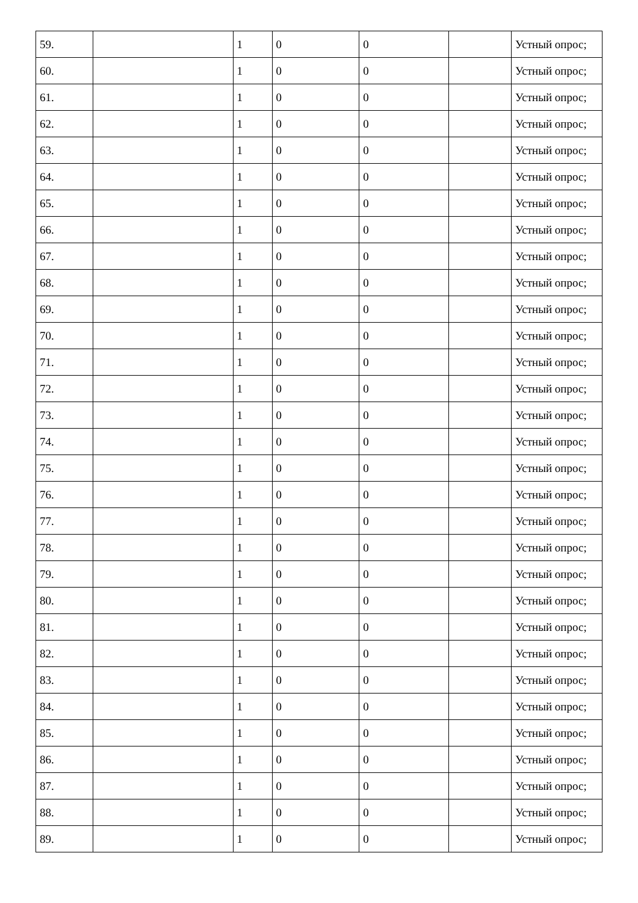| 59. | | 1 | 0 | 0 | | Устный опрос; |
| 60. | | 1 | 0 | 0 | | Устный опрос; |
| 61. | | 1 | 0 | 0 | | Устный опрос; |
| 62. | | 1 | 0 | 0 | | Устный опрос; |
| 63. | | 1 | 0 | 0 | | Устный опрос; |
| 64. | | 1 | 0 | 0 | | Устный опрос; |
| 65. | | 1 | 0 | 0 | | Устный опрос; |
| 66. | | 1 | 0 | 0 | | Устный опрос; |
| 67. | | 1 | 0 | 0 | | Устный опрос; |
| 68. | | 1 | 0 | 0 | | Устный опрос; |
| 69. | | 1 | 0 | 0 | | Устный опрос; |
| 70. | | 1 | 0 | 0 | | Устный опрос; |
| 71. | | 1 | 0 | 0 | | Устный опрос; |
| 72. | | 1 | 0 | 0 | | Устный опрос; |
| 73. | | 1 | 0 | 0 | | Устный опрос; |
| 74. | | 1 | 0 | 0 | | Устный опрос; |
| 75. | | 1 | 0 | 0 | | Устный опрос; |
| 76. | | 1 | 0 | 0 | | Устный опрос; |
| 77. | | 1 | 0 | 0 | | Устный опрос; |
| 78. | | 1 | 0 | 0 | | Устный опрос; |
| 79. | | 1 | 0 | 0 | | Устный опрос; |
| 80. | | 1 | 0 | 0 | | Устный опрос; |
| 81. | | 1 | 0 | 0 | | Устный опрос; |
| 82. | | 1 | 0 | 0 | | Устный опрос; |
| 83. | | 1 | 0 | 0 | | Устный опрос; |
| 84. | | 1 | 0 | 0 | | Устный опрос; |
| 85. | | 1 | 0 | 0 | | Устный опрос; |
| 86. | | 1 | 0 | 0 | | Устный опрос; |
| 87. | | 1 | 0 | 0 | | Устный опрос; |
| 88. | | 1 | 0 | 0 | | Устный опрос; |
| 89. | | 1 | 0 | 0 | | Устный опрос; |